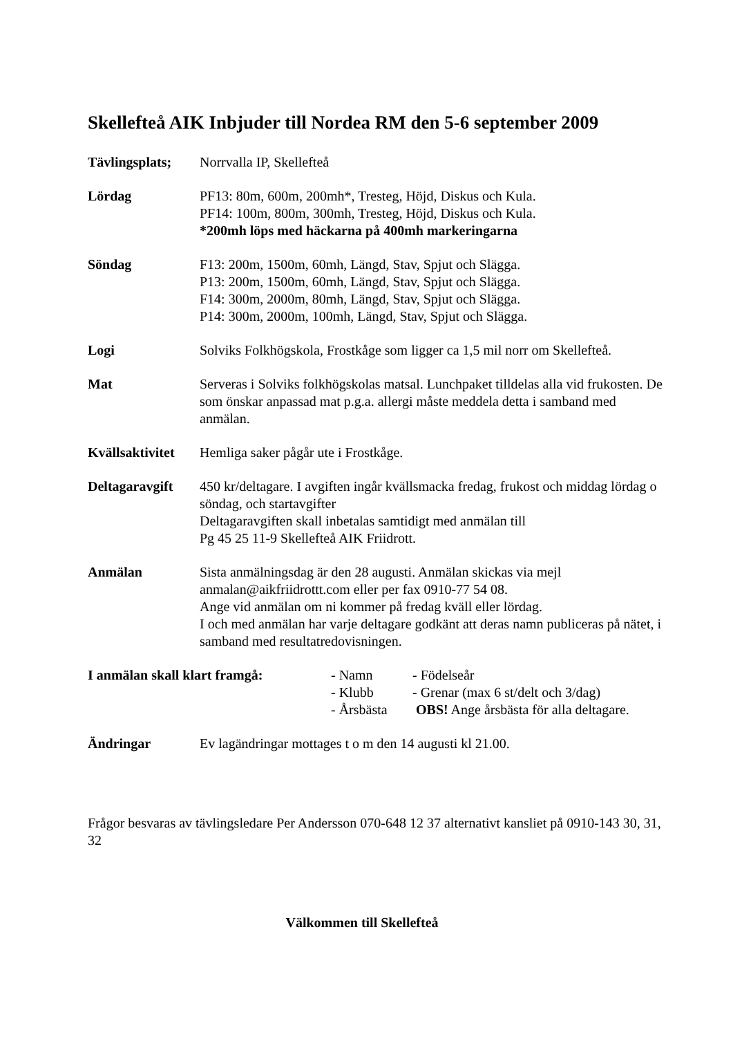Skellefteå AIK Inbjuder till Nordea RM den 5-6 september 2009
Tävlingsplats;
Norrvalla IP, Skellefteå
Lördag PF13: 80m, 600m, 200mh*, Tresteg, Höjd, Diskus och Kula.
PF14: 100m, 800m, 300mh, Tresteg, Höjd, Diskus och Kula.
*200mh löps med häckarna på 400mh markeringarna
Söndag F13: 200m, 1500m, 60mh, Längd, Stav, Spjut och Slägga.
P13: 200m, 1500m, 60mh, Längd, Stav, Spjut och Slägga.
F14: 300m, 2000m, 80mh, Längd, Stav, Spjut och Slägga.
P14: 300m, 2000m, 100mh, Längd, Stav, Spjut och Slägga.
Logi Solviks Folkhögskola, Frostkåge som ligger ca 1,5 mil norr om Skellefteå.
Mat Serveras i Solviks folkhögskolas matsal. Lunchpaket tilldelas alla vid frukosten. De som önskar anpassad mat p.g.a. allergi måste meddela detta i samband med anmälan.
Kvällsaktivitet
Hemliga saker pågår ute i Frostkåge.
Deltagaravgift
450 kr/deltagare. I avgiften ingår kvällsmacka fredag, frukost och middag lördag o söndag, och startavgifter
Deltagaravgiften skall inbetalas samtidigt med anmälan till
Pg 45 25 11-9 Skellefteå AIK Friidrott.
Anmälan Sista anmälningsdag är den 28 augusti. Anmälan skickas via mejl anmalan@aikfriidrottt.com eller per fax 0910-77 54 08.
Ange vid anmälan om ni kommer på fredag kväll eller lördag.
I och med anmälan har varje deltagare godkänt att deras namn publiceras på nätet, i samband med resultatredovisningen.
I anmälan skall klart framgå:
| - Namn | - Födelseår |
| - Klubb | - Grenar (max 6 st/delt och 3/dag) |
| - Årsbästa | OBS! Ange årsbästa för alla deltagare. |
Ändringar Ev lagändringar mottages t o m den 14 augusti kl 21.00.
Frågor besvaras av tävlingsledare Per Andersson 070-648 12 37 alternativt kansliet på 0910-143 30, 31, 32
Välkommen till Skellefteå